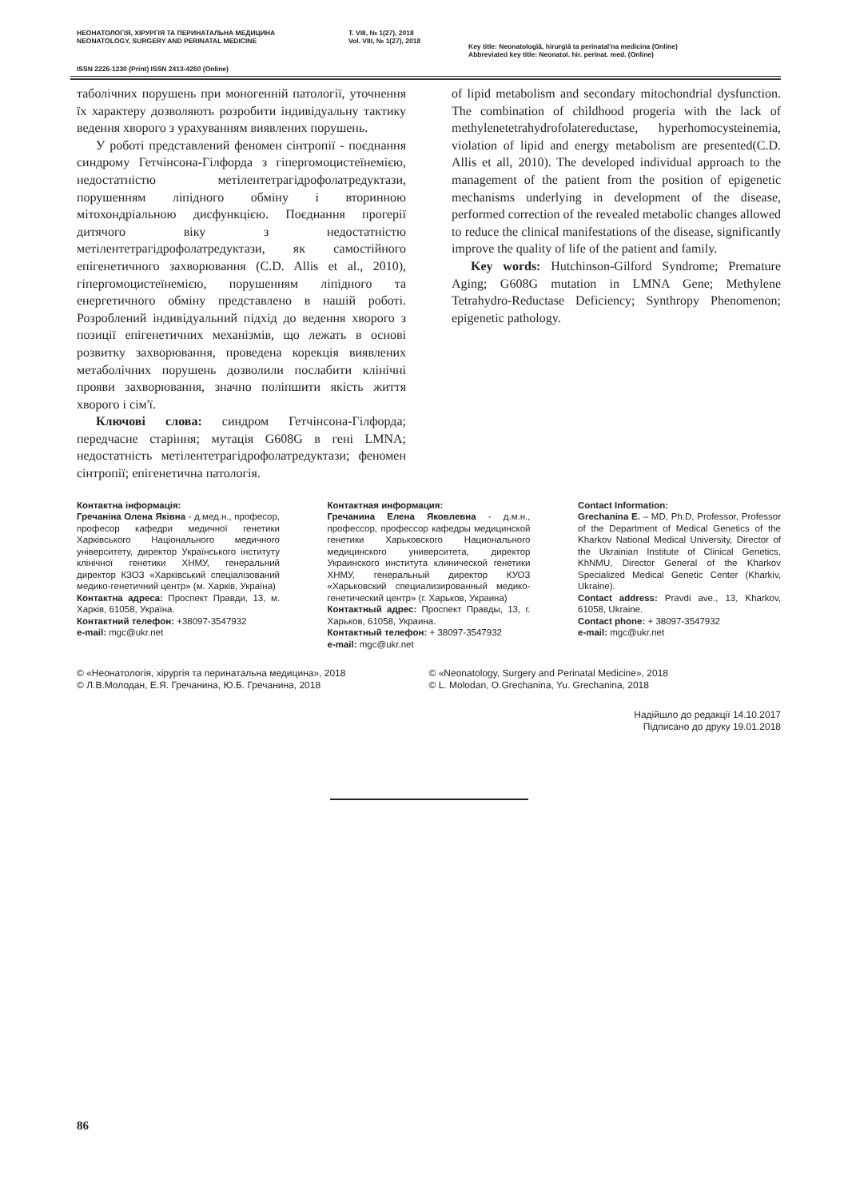НЕОНАТОЛОГІЯ, ХІРУРГІЯ ТА ПЕРИНАТАЛЬНА МЕДИЦИНА
NEONATOLOGY, SURGERY AND PERINATAL MEDICINE
Т. VIII, № 1(27), 2018
Vol. VIII, № 1(27), 2018
Key title: Neonatologìâ, hìrurgìâ ta perinatal'na medicina (Online)
Abbreviated key title: Neonatol. hìr. perinat. med. (Online)
ISSN 2226-1230 (Print) ISSN 2413-4260 (Online)
таболічних порушень при моногенній патології, уточнення їх характеру дозволяють розробити індивідуальну тактику ведення хворого з урахуванням виявлених порушень.
У роботі представлений феномен сінтропії - поєднання синдрому Гетчінсона-Гілфорда з гіпергомоцистеїнемією, недостатністю метілентетрагідрофолатредуктази, порушенням ліпідного обміну і вторинною мітохондріальною дисфункцією. Поєднання прогерії дитячого віку з недостатністю метілентетрагідрофолатредуктази, як самостійного епігенетичного захворювання (C.D. Allis et al., 2010), гіпергомоцистеїнемією, порушенням ліпідного та енергетичного обміну представлено в нашій роботі. Розроблений індивідуальний підхід до ведення хворого з позиції епігенетичних механізмів, що лежать в основі розвитку захворювання, проведена корекція виявлених метаболічних порушень дозволили послабити клінічні прояви захворювання, значно поліпшити якість життя хворого і сім'ї.
Ключові слова: синдром Гетчінсона-Гілфорда; передчасне старіння; мутація G608G в гені LMNA; недостатність метілентетрагідрофолатредуктази; феномен сінтропії; епігенетична патологія.
of lipid metabolism and secondary mitochondrial dysfunction. The combination of childhood progeria with the lack of methylenetetrahydrofolatereductase, hyperhomocysteinemia, violation of lipid and energy metabolism are presented(C.D. Allis et all, 2010). The developed individual approach to the management of the patient from the position of epigenetic mechanisms underlying in development of the disease, performed correction of the revealed metabolic changes allowed to reduce the clinical manifestations of the disease, significantly improve the quality of life of the patient and family.
Key words: Hutchinson-Gilford Syndrome; Premature Aging; G608G mutation in LMNA Gene; Methylene Tetrahydro-Reductase Deficiency; Synthropy Phenomenon; epigenetic pathology.
Контактна інформація:
Гречаніна Олена Яківна - д.мед.н., професор, професор кафедри медичної генетики Харківського Національного медичного університету, директор Українського інституту клінічної генетики ХНМУ, генеральний директор КЗОЗ «Харківський спеціалізований медико-генетичний центр» (м. Харків, Україна)
Контактна адреса: Проспект Правди, 13, м. Харків, 61058, Україна.
Контактний телефон: +38097-3547932
e-mail: mgc@ukr.net
Контактная информация:
Гречанина Елена Яковлевна - д.м.н., профессор, профессор кафедры медицинской генетики Харьковского Национального медицинского университета, директор Украинского института клинической генетики ХНМУ, генеральный директор КУОЗ «Харьковский специализированный медико-генетический центр» (г. Харьков, Украина)
Контактный адрес: Проспект Правды, 13, г. Харьков, 61058, Украина.
Контактный телефон: + 38097-3547932
e-mail: mgc@ukr.net
Contact Information:
Grechanina E. – MD, Ph.D, Professor, Professor of the Department of Medical Genetics of the Kharkov National Medical University, Director of the Ukrainian Institute of Clinical Genetics, KhNMU, Director General of the Kharkov Specialized Medical Genetic Center (Kharkiv, Ukraine).
Contact address: Pravdi ave., 13, Kharkov, 61058, Ukraine.
Contact phone: + 38097-3547932
e-mail: mgc@ukr.net
© «Неонатологія, хірургія та перинатальна медицина», 2018
© Л.В.Молодан, Е.Я. Гречанина, Ю.Б. Гречанина, 2018
© «Neonatology, Surgery and Perinatal Medicine», 2018
© L. Molodan, O.Grechanina, Yu. Grechanina, 2018
Надійшло до редакції 14.10.2017
Підписано до друку 19.01.2018
86